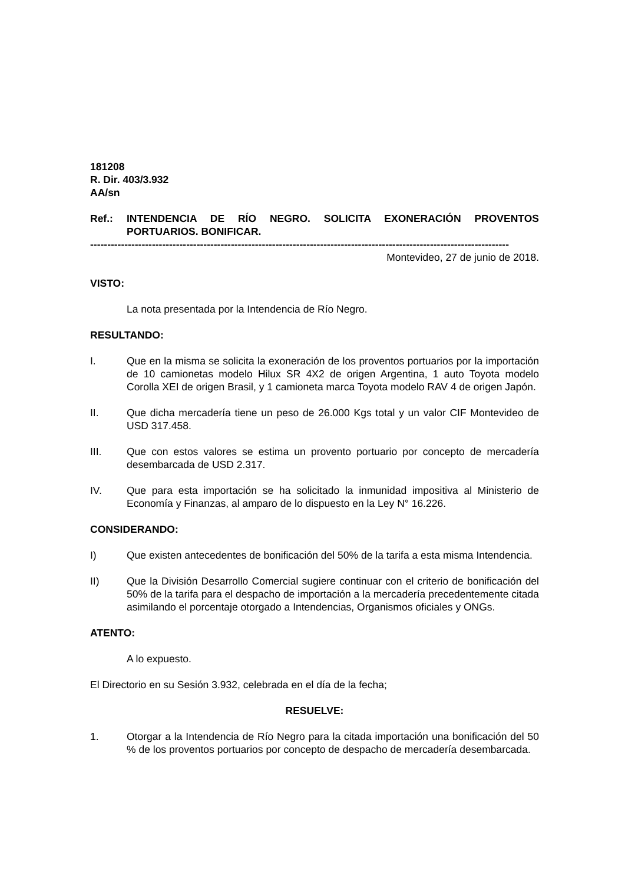181208
R. Dir. 403/3.932
AA/sn
Ref.: INTENDENCIA DE RÍO NEGRO. SOLICITA EXONERACIÓN PROVENTOS PORTUARIOS. BONIFICAR.
--------------------------------------------------------------------------------------------------------------------------
Montevideo, 27 de junio de 2018.
VISTO:
La nota presentada por la Intendencia de Río Negro.
RESULTANDO:
I. Que en la misma se solicita la exoneración de los proventos portuarios por la importación de 10 camionetas modelo Hilux SR 4X2 de origen Argentina, 1 auto Toyota modelo Corolla XEI de origen Brasil, y 1 camioneta marca Toyota modelo RAV 4 de origen Japón.
II. Que dicha mercadería tiene un peso de 26.000 Kgs total y un valor CIF Montevideo de USD 317.458.
III. Que con estos valores se estima un provento portuario por concepto de mercadería desembarcada de USD 2.317.
IV. Que para esta importación se ha solicitado la inmunidad impositiva al Ministerio de Economía y Finanzas, al amparo de lo dispuesto en la Ley N° 16.226.
CONSIDERANDO:
I) Que existen antecedentes de bonificación del 50% de la tarifa a esta misma Intendencia.
II) Que la División Desarrollo Comercial sugiere continuar con el criterio de bonificación del 50% de la tarifa para el despacho de importación a la mercadería precedentemente citada asimilando el porcentaje otorgado a Intendencias, Organismos oficiales y ONGs.
ATENTO:
A lo expuesto.
El Directorio en su Sesión 3.932, celebrada en el día de la fecha;
RESUELVE:
1. Otorgar a la Intendencia de Río Negro para la citada importación una bonificación del 50 % de los proventos portuarios por concepto de despacho de mercadería desembarcada.